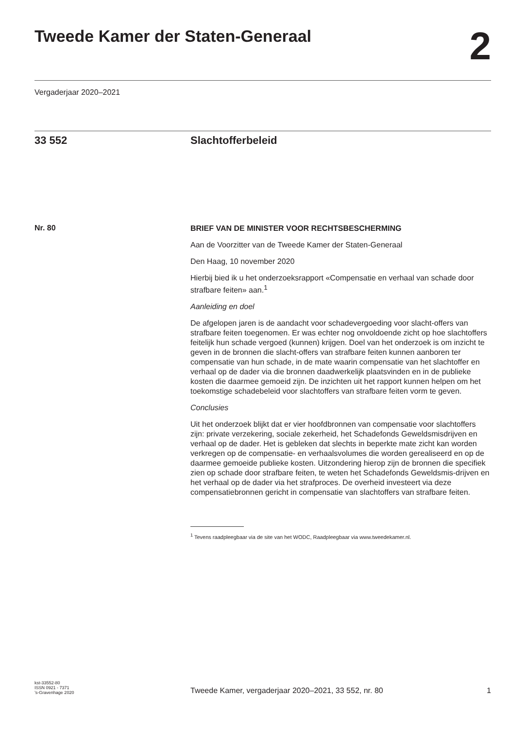Tweede Kamer der Staten-Generaal
2
Vergaderjaar 2020–2021
33 552 Slachtofferbeleid
Nr. 80
BRIEF VAN DE MINISTER VOOR RECHTSBESCHERMING
Aan de Voorzitter van de Tweede Kamer der Staten-Generaal
Den Haag, 10 november 2020
Hierbij bied ik u het onderzoeksrapport «Compensatie en verhaal van schade door strafbare feiten» aan.<sup>1</sup>
Aanleiding en doel
De afgelopen jaren is de aandacht voor schadevergoeding voor slacht-offers van strafbare feiten toegenomen. Er was echter nog onvoldoende zicht op hoe slachtoffers feitelijk hun schade vergoed (kunnen) krijgen. Doel van het onderzoek is om inzicht te geven in de bronnen die slacht-offers van strafbare feiten kunnen aanboren ter compensatie van hun schade, in de mate waarin compensatie van het slachtoffer en verhaal op de dader via die bronnen daadwerkelijk plaatsvinden en in de publieke kosten die daarmee gemoeid zijn. De inzichten uit het rapport kunnen helpen om het toekomstige schadebeleid voor slachtoffers van strafbare feiten vorm te geven.
Conclusies
Uit het onderzoek blijkt dat er vier hoofdbronnen van compensatie voor slachtoffers zijn: private verzekering, sociale zekerheid, het Schadefonds Geweldsmisdrijven en verhaal op de dader. Het is gebleken dat slechts in beperkte mate zicht kan worden verkregen op de compensatie- en verhaalsvolumes die worden gerealiseerd en op de daarmee gemoeide publieke kosten. Uitzondering hierop zijn de bronnen die specifiek zien op schade door strafbare feiten, te weten het Schadefonds Geweldsmis-drijven en het verhaal op de dader via het strafproces. De overheid investeert via deze compensatiebronnen gericht in compensatie van slachtoffers van strafbare feiten.
<sup>1</sup> Tevens raadpleegbaar via de site van het WODC, Raadpleegbaar via www.tweedekamer.nl.
kst-33552-80
ISSN 0921 - 7371
’s-Gravenhage 2020
Tweede Kamer, vergaderjaar 2020–2021, 33 552, nr. 80
1